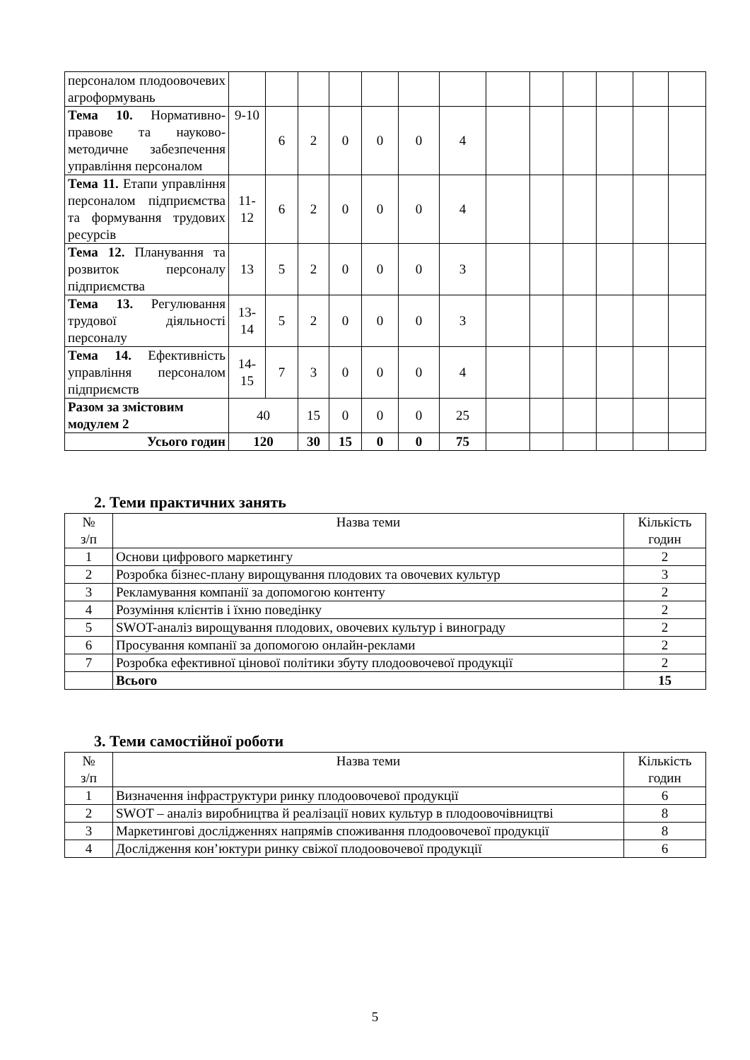| персоналом плодоовочевих агроформувань | | | | | | | | | | | | | |
| Тема 10. Нормативно-правове та науково-методичне забезпечення управління персоналом | 9-10 | 6 | 2 | 0 | 0 | 0 | 4 | | | | | | |
| Тема 11. Етапи управління персоналом підприємства та формування трудових ресурсів | 11-12 | 6 | 2 | 0 | 0 | 0 | 4 | | | | | | |
| Тема 12. Планування та розвиток персоналу підприємства | 13 | 5 | 2 | 0 | 0 | 0 | 3 | | | | | | |
| Тема 13. Регулювання трудової діяльності персоналу | 13-14 | 5 | 2 | 0 | 0 | 0 | 3 | | | | | | |
| Тема 14. Ефективність управління персоналом підприємств | 14-15 | 7 | 3 | 0 | 0 | 0 | 4 | | | | | | |
| Разом за змістовим модулем 2 | 40 | | 15 | 0 | 0 | 0 | 25 | | | | | | |
| Усього годин | 120 | | 30 | 15 | 0 | 0 | 75 | | | | | | |
2. Теми практичних занять
| № з/п | Назва теми | Кількість годин |
| --- | --- | --- |
| 1 | Основи цифрового маркетингу | 2 |
| 2 | Розробка бізнес-плану вирощування плодових та овочевих культур | 3 |
| 3 | Рекламування компанії за допомогою контенту | 2 |
| 4 | Розуміння клієнтів і їхню поведінку | 2 |
| 5 | SWOT-аналіз вирощування плодових, овочевих культур і винограду | 2 |
| 6 | Просування компанії за допомогою онлайн-реклами | 2 |
| 7 | Розробка ефективної цінової політики збуту плодоовочевої продукції | 2 |
| | Всього | 15 |
3. Теми самостійної роботи
| № з/п | Назва теми | Кількість годин |
| --- | --- | --- |
| 1 | Визначення інфраструктури ринку плодоовочевої продукції | 6 |
| 2 | SWOT – аналіз виробництва й реалізації нових культур в плодоовочівництві | 8 |
| 3 | Маркетингові дослідженнях напрямів споживання плодоовочевої продукції | 8 |
| 4 | Дослідження кон’юктури ринку свіжої плодоовочевої продукції | 6 |
5